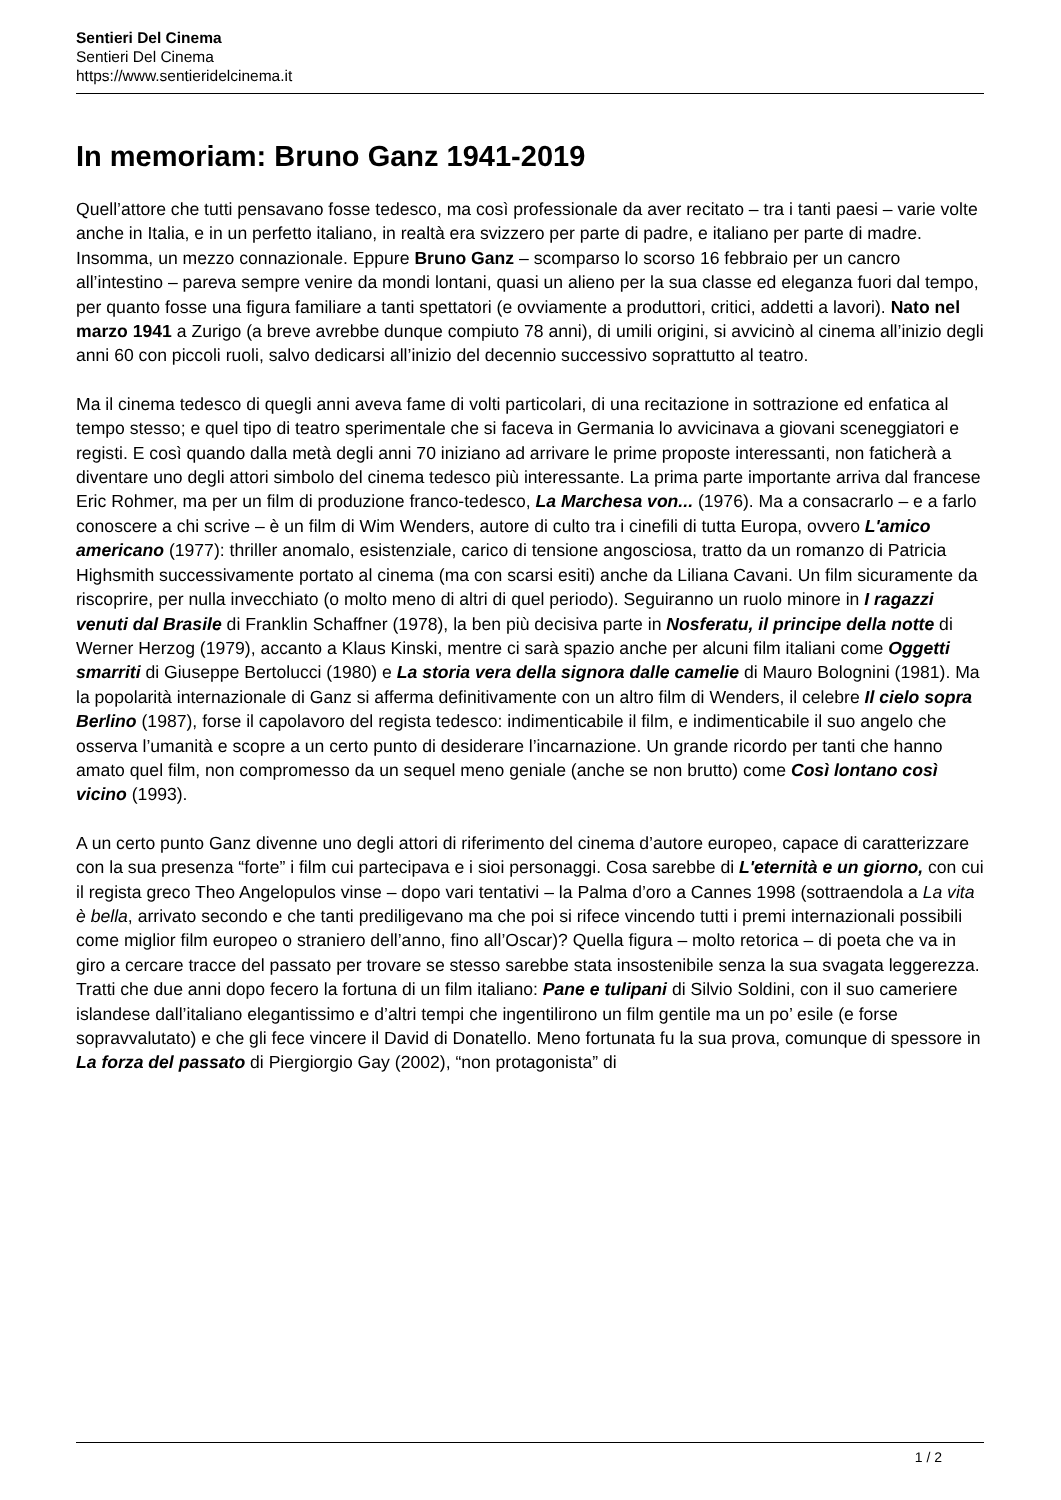Sentieri Del Cinema
Sentieri Del Cinema
https://www.sentieridelcinema.it
In memoriam: Bruno Ganz 1941-2019
Quell’attore che tutti pensavano fosse tedesco, ma così professionale da aver recitato – tra i tanti paesi – varie volte anche in Italia, e in un perfetto italiano, in realtà era svizzero per parte di padre, e italiano per parte di madre. Insomma, un mezzo connazionale. Eppure Bruno Ganz – scomparso lo scorso 16 febbraio per un cancro all’intestino – pareva sempre venire da mondi lontani, quasi un alieno per la sua classe ed eleganza fuori dal tempo, per quanto fosse una figura familiare a tanti spettatori (e ovviamente a produttori, critici, addetti a lavori). Nato nel marzo 1941 a Zurigo (a breve avrebbe dunque compiuto 78 anni), di umili origini, si avvicinò al cinema all’inizio degli anni 60 con piccoli ruoli, salvo dedicarsi all’inizio del decennio successivo soprattutto al teatro.
Ma il cinema tedesco di quegli anni aveva fame di volti particolari, di una recitazione in sottrazione ed enfatica al tempo stesso; e quel tipo di teatro sperimentale che si faceva in Germania lo avvicinava a giovani sceneggiatori e registi. E così quando dalla metà degli anni 70 iniziano ad arrivare le prime proposte interessanti, non faticherà a diventare uno degli attori simbolo del cinema tedesco più interessante. La prima parte importante arriva dal francese Eric Rohmer, ma per un film di produzione franco-tedesco, La Marchesa von... (1976). Ma a consacrarlo – e a farlo conoscere a chi scrive – è un film di Wim Wenders, autore di culto tra i cinefili di tutta Europa, ovvero L'amico americano (1977): thriller anomalo, esistenziale, carico di tensione angosciosa, tratto da un romanzo di Patricia Highsmith successivamente portato al cinema (ma con scarsi esiti) anche da Liliana Cavani. Un film sicuramente da riscoprire, per nulla invecchiato (o molto meno di altri di quel periodo). Seguiranno un ruolo minore in I ragazzi venuti dal Brasile di Franklin Schaffner (1978), la ben più decisiva parte in Nosferatu, il principe della notte di Werner Herzog (1979), accanto a Klaus Kinski, mentre ci sarà spazio anche per alcuni film italiani come Oggetti smarriti di Giuseppe Bertolucci (1980) e La storia vera della signora dalle camelie di Mauro Bolognini (1981). Ma la popolarità internazionale di Ganz si afferma definitivamente con un altro film di Wenders, il celebre Il cielo sopra Berlino (1987), forse il capolavoro del regista tedesco: indimenticabile il film, e indimenticabile il suo angelo che osserva l’umanità e scopre a un certo punto di desiderare l’incarnazione. Un grande ricordo per tanti che hanno amato quel film, non compromesso da un sequel meno geniale (anche se non brutto) come Così lontano così vicino (1993).
A un certo punto Ganz divenne uno degli attori di riferimento del cinema d’autore europeo, capace di caratterizzare con la sua presenza “forte” i film cui partecipava e i sioi personaggi. Cosa sarebbe di L'eternità e un giorno, con cui il regista greco Theo Angelopulos vinse – dopo vari tentativi – la Palma d’oro a Cannes 1998 (sottraendola a La vita è bella, arrivato secondo e che tanti prediligevano ma che poi si rifece vincendo tutti i premi internazionali possibili come miglior film europeo o straniero dell’anno, fino all’Oscar)? Quella figura – molto retorica – di poeta che va in giro a cercare tracce del passato per trovare se stesso sarebbe stata insostenibile senza la sua svagata leggerezza. Tratti che due anni dopo fecero la fortuna di un film italiano: Pane e tulipani di Silvio Soldini, con il suo cameriere islandese dall’italiano elegantissimo e d’altri tempi che ingentilirono un film gentile ma un po’ esile (e forse sopravvalutato) e che gli fece vincere il David di Donatello. Meno fortunata fu la sua prova, comunque di spessore in La forza del passato di Piergiorgio Gay (2002), “non protagonista” di
1 / 2